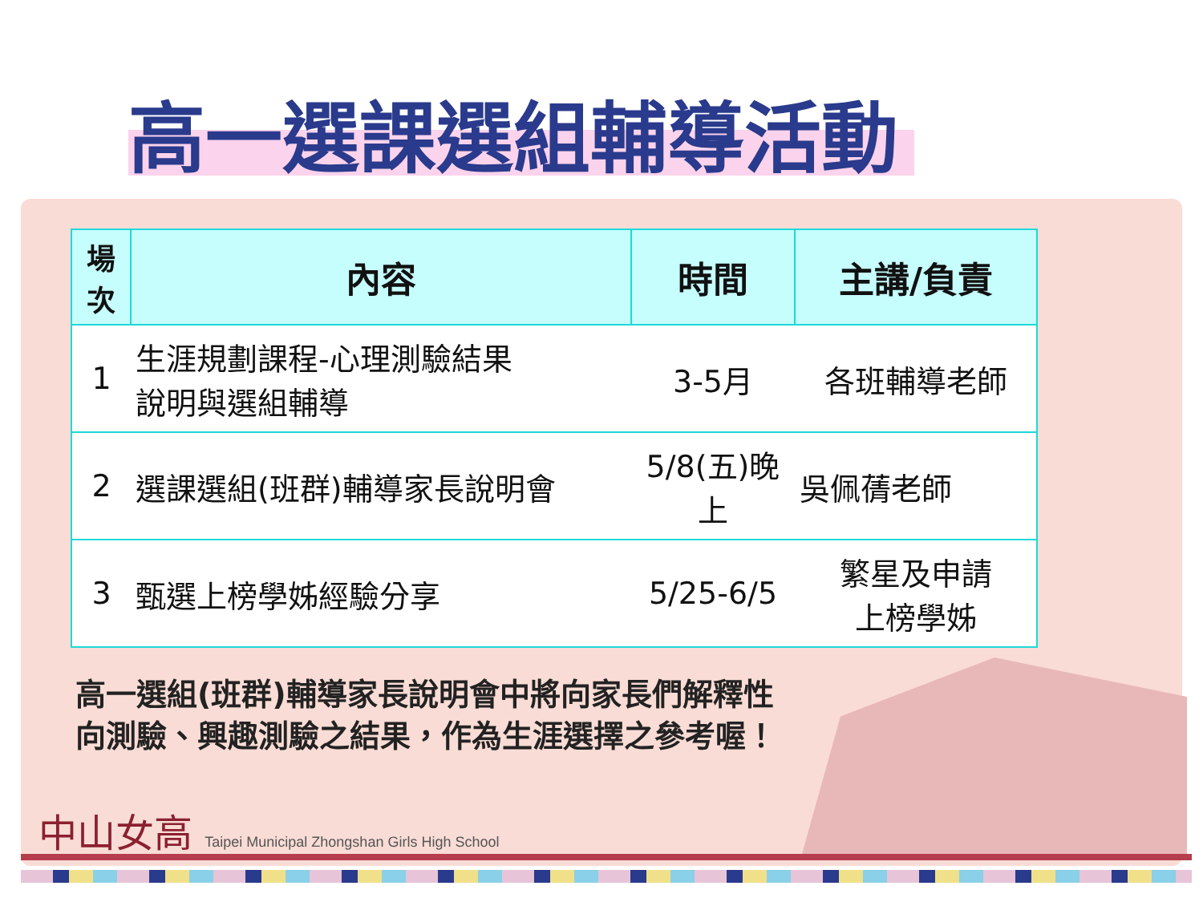高一選課選組輔導活動
| 場 次 | 內容 | 時間 | 主講/負責 |
| --- | --- | --- | --- |
| 1 | 生涯規劃課程-心理測驗結果 說明與選組輔導 | 3-5月 | 各班輔導老師 |
| 2 | 選課選組(班群)輔導家長說明會 | 5/8(五)晚上 | 吳佩蒨老師 |
| 3 | 甄選上榜學姊經驗分享 | 5/25-6/5 | 繁星及申請 上榜學姊 |
高一選組(班群)輔導家長說明會中將向家長們解釋性
向測驗、興趣測驗之結果，作為生涯選擇之參考喔！
中山女高 Taipei Municipal Zhongshan Girls High School